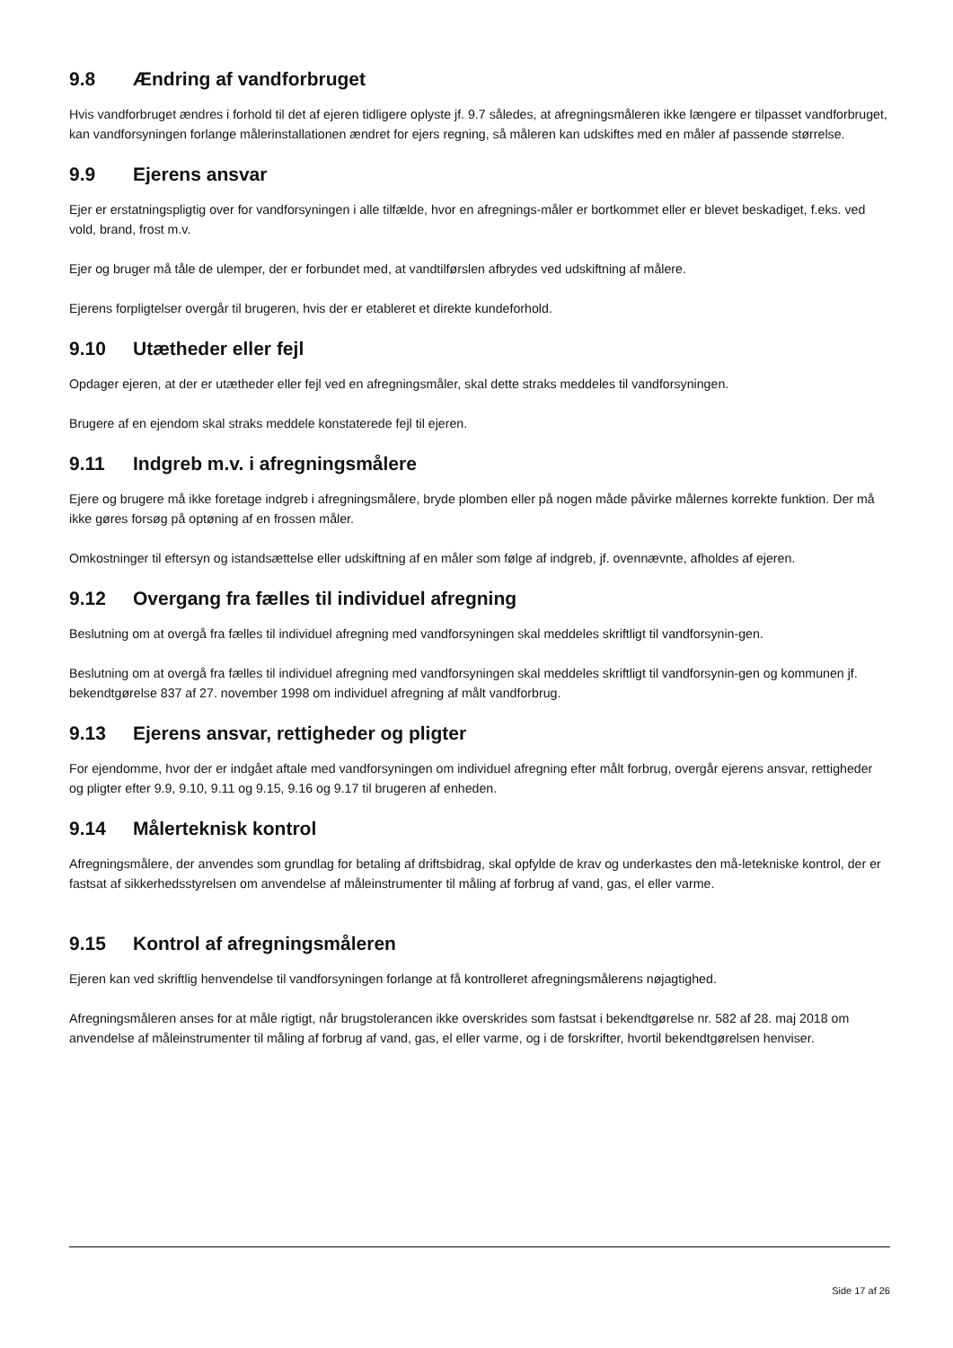9.8 Ændring af vandforbruget
Hvis vandforbruget ændres i forhold til det af ejeren tidligere oplyste jf. 9.7 således, at afregningsmåleren ikke længere er tilpasset vandforbruget, kan vandforsyningen forlange målerinstallationen ændret for ejers regning, så måleren kan udskiftes med en måler af passende størrelse.
9.9 Ejerens ansvar
Ejer er erstatningspligtig over for vandforsyningen i alle tilfælde, hvor en afregnings-måler er bortkommet eller er blevet beskadiget, f.eks. ved vold, brand, frost m.v.
Ejer og bruger må tåle de ulemper, der er forbundet med, at vandtilførslen afbrydes ved udskiftning af målere.
Ejerens forpligtelser overgår til brugeren, hvis der er etableret et direkte kundeforhold.
9.10 Utætheder eller fejl
Opdager ejeren, at der er utætheder eller fejl ved en afregningsmåler, skal dette straks meddeles til vandforsyningen.
Brugere af en ejendom skal straks meddele konstaterede fejl til ejeren.
9.11 Indgreb m.v. i afregningsmålere
Ejere og brugere må ikke foretage indgreb i afregningsmålere, bryde plomben eller på nogen måde påvirke målernes korrekte funktion. Der må ikke gøres forsøg på optøning af en frossen måler.
Omkostninger til eftersyn og istandsættelse eller udskiftning af en måler som følge af indgreb, jf. ovennævnte, afholdes af ejeren.
9.12 Overgang fra fælles til individuel afregning
Beslutning om at overgå fra fælles til individuel afregning med vandforsyningen skal meddeles skriftligt til vandforsynin-gen.
Beslutning om at overgå fra fælles til individuel afregning med vandforsyningen skal meddeles skriftligt til vandforsynin-gen og kommunen jf. bekendtgørelse 837 af 27. november 1998 om individuel afregning af målt vandforbrug.
9.13 Ejerens ansvar, rettigheder og pligter
For ejendomme, hvor der er indgået aftale med vandforsyningen om individuel afregning efter målt forbrug, overgår ejerens ansvar, rettigheder og pligter efter 9.9, 9.10, 9.11 og 9.15, 9.16 og 9.17 til brugeren af enheden.
9.14 Målerteknisk kontrol
Afregningsmålere, der anvendes som grundlag for betaling af driftsbidrag, skal opfylde de krav og underkastes den må-letekniske kontrol, der er fastsat af sikkerhedsstyrelsen om anvendelse af måleinstrumenter til måling af forbrug af vand, gas, el eller varme.
9.15 Kontrol af afregningsmåleren
Ejeren kan ved skriftlig henvendelse til vandforsyningen forlange at få kontrolleret afregningsmålerens nøjagtighed.
Afregningsmåleren anses for at måle rigtigt, når brugstolerancen ikke overskrides som fastsat i bekendtgørelse nr. 582 af 28. maj 2018 om anvendelse af måleinstrumenter til måling af forbrug af vand, gas, el eller varme, og i de forskrifter, hvortil bekendtgørelsen henviser.
Side 17 af 26